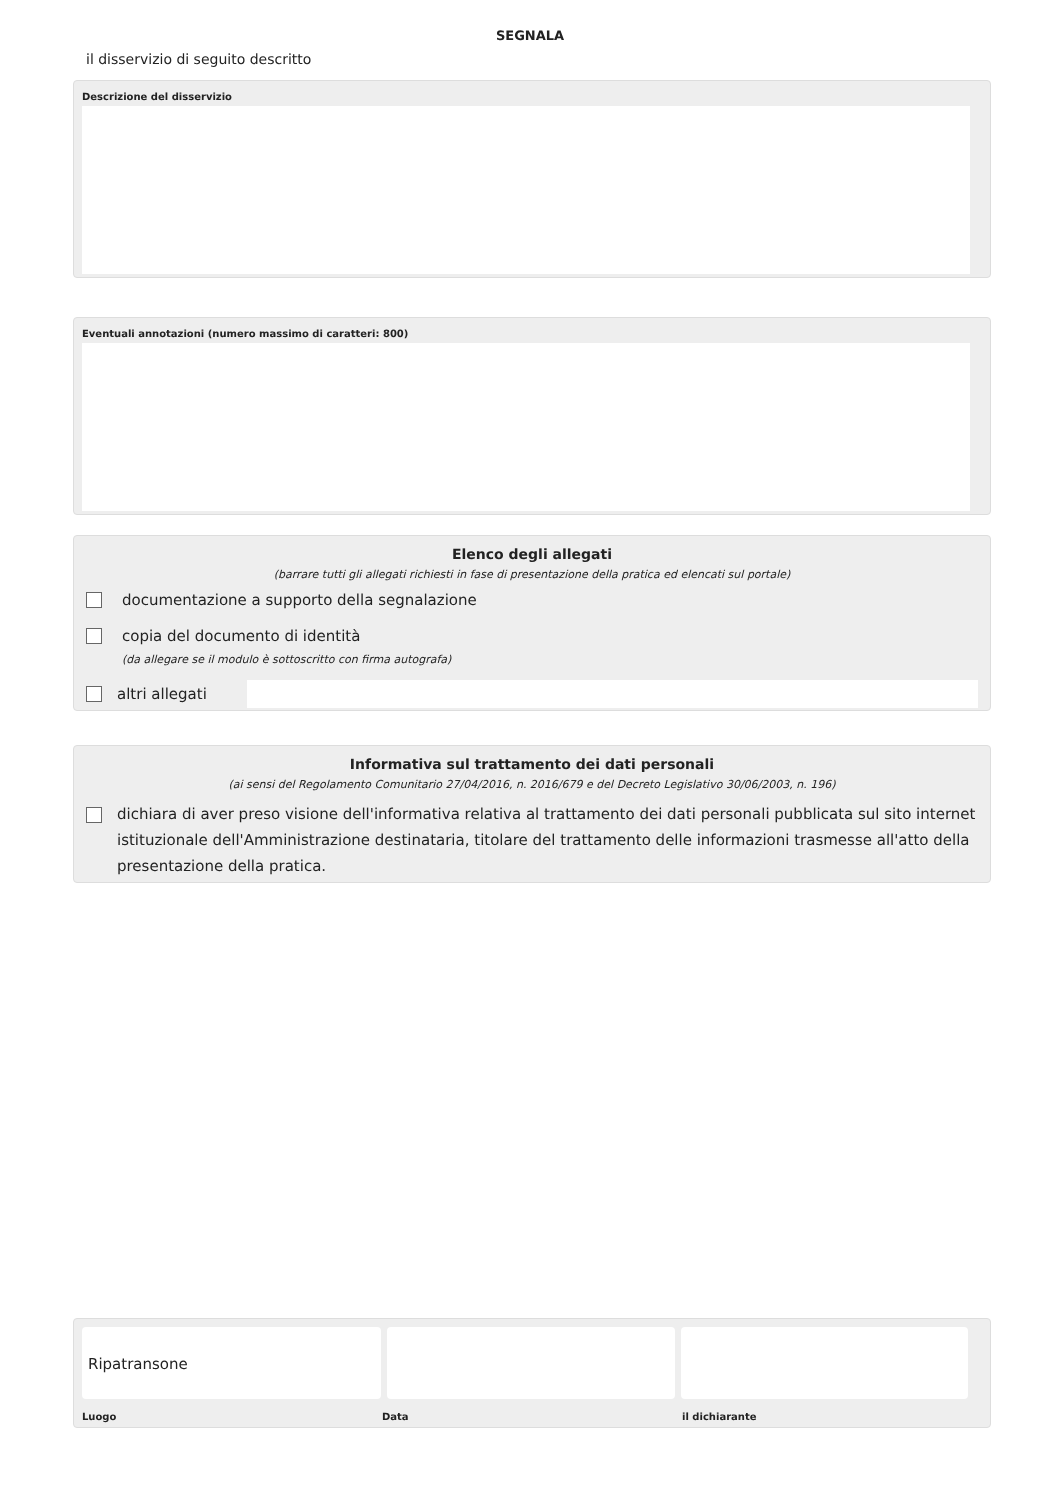SEGNALA
il disservizio di seguito descritto
Descrizione del disservizio
Eventuali annotazioni (numero massimo di caratteri: 800)
Elenco degli allegati
(barrare tutti gli allegati richiesti in fase di presentazione della pratica ed elencati sul portale)
documentazione a supporto della segnalazione
copia del documento di identità
(da allegare se il modulo è sottoscritto con firma autografa)
altri allegati
Informativa sul trattamento dei dati personali
(ai sensi del Regolamento Comunitario 27/04/2016, n. 2016/679 e del Decreto Legislativo 30/06/2003, n. 196)
dichiara di aver preso visione dell'informativa relativa al trattamento dei dati personali pubblicata sul sito internet istituzionale dell'Amministrazione destinataria, titolare del trattamento delle informazioni trasmesse all'atto della presentazione della pratica.
Ripatransone
Luogo Data il dichiarante